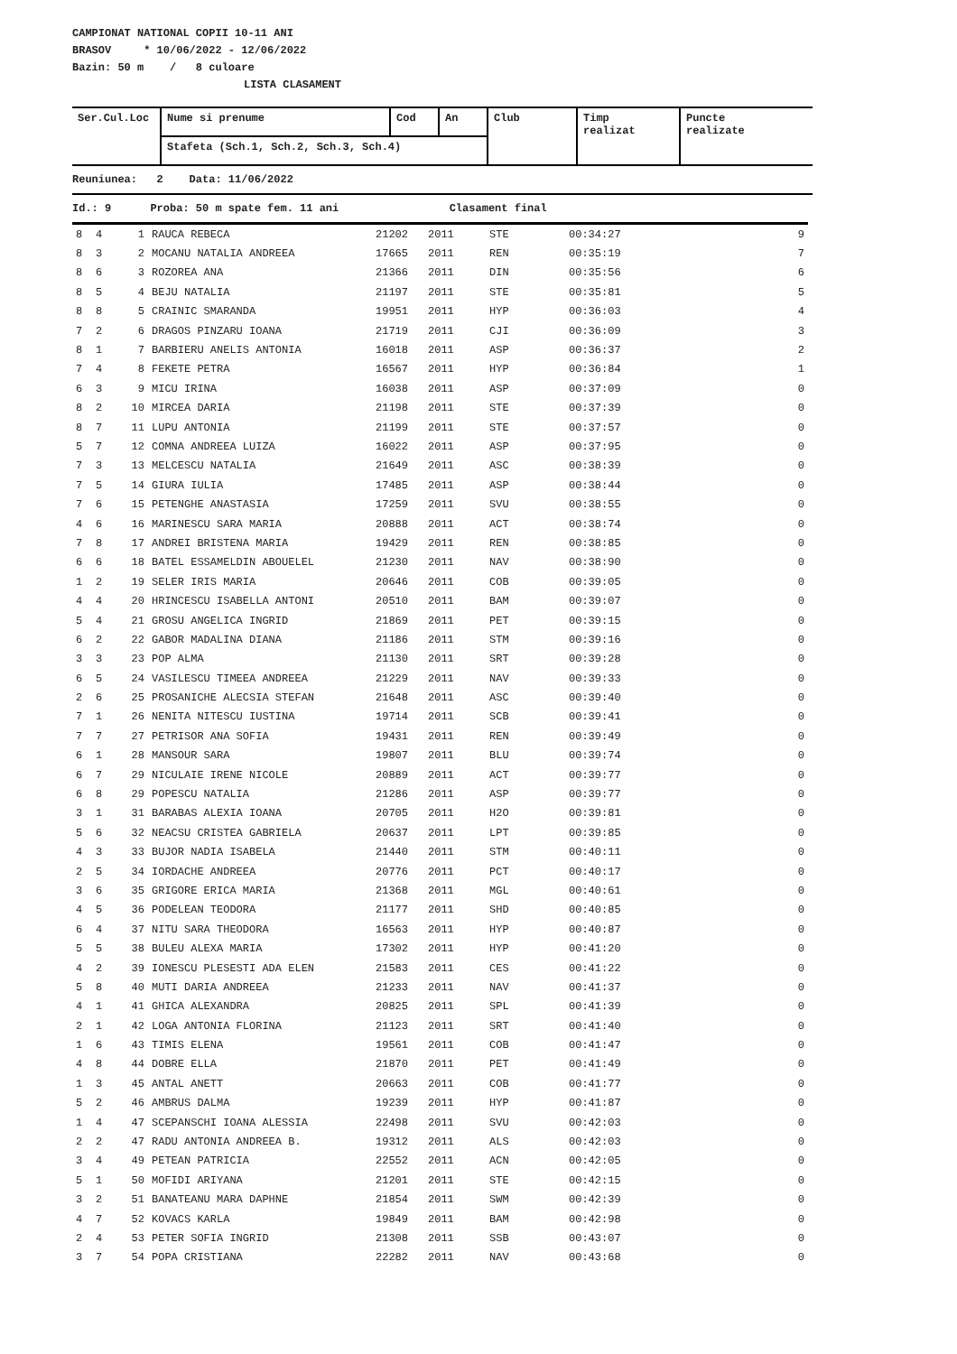CAMPIONAT NATIONAL COPII 10-11 ANI
BRASOV * 10/06/2022 - 12/06/2022
Bazin: 50 m / 8 culoare
LISTA CLASAMENT
| Ser.Cul.Loc | Nume si prenume | Cod | An | Club | Timp realizat | Puncte realizate |
| | Stafeta (Sch.1, Sch.2, Sch.3, Sch.4) | | | | | |
Reuniunea: 2 Data: 11/06/2022
Id.: 9 Proba: 50 m spate fem. 11 ani Clasament final
| 8 | 4 | 1 | RAUCA REBECA | 21202 | 2011 | STE | 00:34:27 | 9 |
| 8 | 3 | 2 | MOCANU NATALIA ANDREEA | 17665 | 2011 | REN | 00:35:19 | 7 |
| 8 | 6 | 3 | ROZOREA ANA | 21366 | 2011 | DIN | 00:35:56 | 6 |
| 8 | 5 | 4 | BEJU NATALIA | 21197 | 2011 | STE | 00:35:81 | 5 |
| 8 | 8 | 5 | CRAINIC SMARANDA | 19951 | 2011 | HYP | 00:36:03 | 4 |
| 7 | 2 | 6 | DRAGOS PINZARU IOANA | 21719 | 2011 | CJI | 00:36:09 | 3 |
| 8 | 1 | 7 | BARBIERU ANELIS ANTONIA | 16018 | 2011 | ASP | 00:36:37 | 2 |
| 7 | 4 | 8 | FEKETE PETRA | 16567 | 2011 | HYP | 00:36:84 | 1 |
| 6 | 3 | 9 | MICU IRINA | 16038 | 2011 | ASP | 00:37:09 | 0 |
| 8 | 2 | 10 | MIRCEA DARIA | 21198 | 2011 | STE | 00:37:39 | 0 |
| 8 | 7 | 11 | LUPU ANTONIA | 21199 | 2011 | STE | 00:37:57 | 0 |
| 5 | 7 | 12 | COMNA ANDREEA LUIZA | 16022 | 2011 | ASP | 00:37:95 | 0 |
| 7 | 3 | 13 | MELCESCU NATALIA | 21649 | 2011 | ASC | 00:38:39 | 0 |
| 7 | 5 | 14 | GIURA IULIA | 17485 | 2011 | ASP | 00:38:44 | 0 |
| 7 | 6 | 15 | PETENGHE ANASTASIA | 17259 | 2011 | SVU | 00:38:55 | 0 |
| 4 | 6 | 16 | MARINESCU SARA MARIA | 20888 | 2011 | ACT | 00:38:74 | 0 |
| 7 | 8 | 17 | ANDREI BRISTENA MARIA | 19429 | 2011 | REN | 00:38:85 | 0 |
| 6 | 6 | 18 | BATEL ESSAMELDIN ABOUELEL | 21230 | 2011 | NAV | 00:38:90 | 0 |
| 1 | 2 | 19 | SELER IRIS MARIA | 20646 | 2011 | COB | 00:39:05 | 0 |
| 4 | 4 | 20 | HRINCESCU ISABELLA ANTONI | 20510 | 2011 | BAM | 00:39:07 | 0 |
| 5 | 4 | 21 | GROSU ANGELICA INGRID | 21869 | 2011 | PET | 00:39:15 | 0 |
| 6 | 2 | 22 | GABOR MADALINA DIANA | 21186 | 2011 | STM | 00:39:16 | 0 |
| 3 | 3 | 23 | POP ALMA | 21130 | 2011 | SRT | 00:39:28 | 0 |
| 6 | 5 | 24 | VASILESCU TIMEEA ANDREEA | 21229 | 2011 | NAV | 00:39:33 | 0 |
| 2 | 6 | 25 | PROSANICHE ALECSIA STEFAN | 21648 | 2011 | ASC | 00:39:40 | 0 |
| 7 | 1 | 26 | NENITA NITESCU IUSTINA | 19714 | 2011 | SCB | 00:39:41 | 0 |
| 7 | 7 | 27 | PETRISOR ANA SOFIA | 19431 | 2011 | REN | 00:39:49 | 0 |
| 6 | 1 | 28 | MANSOUR SARA | 19807 | 2011 | BLU | 00:39:74 | 0 |
| 6 | 7 | 29 | NICULAIE IRENE NICOLE | 20889 | 2011 | ACT | 00:39:77 | 0 |
| 6 | 8 | 29 | POPESCU NATALIA | 21286 | 2011 | ASP | 00:39:77 | 0 |
| 3 | 1 | 31 | BARABAS ALEXIA IOANA | 20705 | 2011 | H2O | 00:39:81 | 0 |
| 5 | 6 | 32 | NEACSU CRISTEA GABRIELA | 20637 | 2011 | LPT | 00:39:85 | 0 |
| 4 | 3 | 33 | BUJOR NADIA ISABELA | 21440 | 2011 | STM | 00:40:11 | 0 |
| 2 | 5 | 34 | IORDACHE ANDREEA | 20776 | 2011 | PCT | 00:40:17 | 0 |
| 3 | 6 | 35 | GRIGORE ERICA MARIA | 21368 | 2011 | MGL | 00:40:61 | 0 |
| 4 | 5 | 36 | PODELEAN TEODORA | 21177 | 2011 | SHD | 00:40:85 | 0 |
| 6 | 4 | 37 | NITU SARA THEODORA | 16563 | 2011 | HYP | 00:40:87 | 0 |
| 5 | 5 | 38 | BULEU ALEXA MARIA | 17302 | 2011 | HYP | 00:41:20 | 0 |
| 4 | 2 | 39 | IONESCU PLESESTI ADA ELEN | 21583 | 2011 | CES | 00:41:22 | 0 |
| 5 | 8 | 40 | MUTI DARIA ANDREEA | 21233 | 2011 | NAV | 00:41:37 | 0 |
| 4 | 1 | 41 | GHICA ALEXANDRA | 20825 | 2011 | SPL | 00:41:39 | 0 |
| 2 | 1 | 42 | LOGA ANTONIA FLORINA | 21123 | 2011 | SRT | 00:41:40 | 0 |
| 1 | 6 | 43 | TIMIS ELENA | 19561 | 2011 | COB | 00:41:47 | 0 |
| 4 | 8 | 44 | DOBRE ELLA | 21870 | 2011 | PET | 00:41:49 | 0 |
| 1 | 3 | 45 | ANTAL ANETT | 20663 | 2011 | COB | 00:41:77 | 0 |
| 5 | 2 | 46 | AMBRUS DALMA | 19239 | 2011 | HYP | 00:41:87 | 0 |
| 1 | 4 | 47 | SCEPANSCHI IOANA ALESSIA | 22498 | 2011 | SVU | 00:42:03 | 0 |
| 2 | 2 | 47 | RADU ANTONIA ANDREEA B. | 19312 | 2011 | ALS | 00:42:03 | 0 |
| 3 | 4 | 49 | PETEAN PATRICIA | 22552 | 2011 | ACN | 00:42:05 | 0 |
| 5 | 1 | 50 | MOFIDI ARIYANA | 21201 | 2011 | STE | 00:42:15 | 0 |
| 3 | 2 | 51 | BANATEANU MARA DAPHNE | 21854 | 2011 | SWM | 00:42:39 | 0 |
| 4 | 7 | 52 | KOVACS KARLA | 19849 | 2011 | BAM | 00:42:98 | 0 |
| 2 | 4 | 53 | PETER SOFIA INGRID | 21308 | 2011 | SSB | 00:43:07 | 0 |
| 3 | 7 | 54 | POPA CRISTIANA | 22282 | 2011 | NAV | 00:43:68 | 0 |